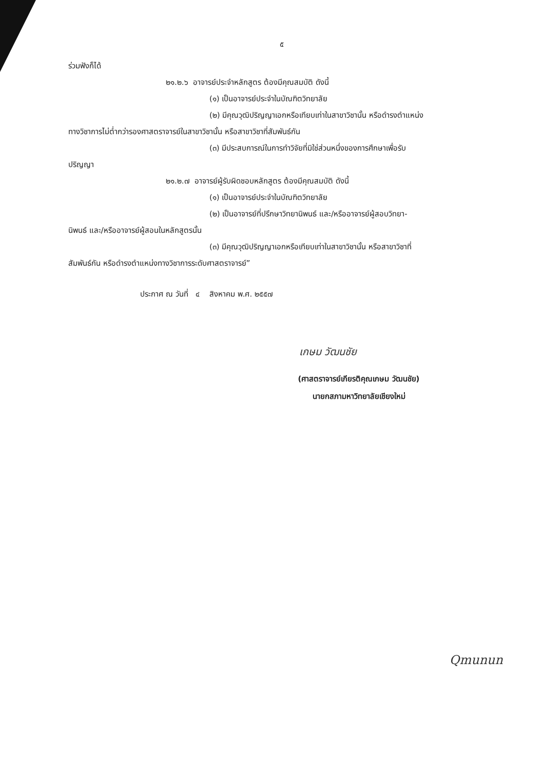๕
ร่วมฟังก็ได้
๒๑.๒.๖ อาจารย์ประจำหลักสูตร ต้องมีคุณสมบัติ ดังนี้
(๑) เป็นอาจารย์ประจำในบัณฑิตวิทยาลัย
(๒) มีคุณวุฒิปริญญาเอกหรือเทียบเท่าในสาขาวิชานั้น หรือดำรงตำแหน่ง
ทางวิชาการไม่ต่ำกว่ารองศาสตราจารย์ในสาขาวิชานั้น หรือสาขาวิชาที่สัมพันธ์กัน
(๓) มีประสบการณ์ในการทำวิจัยที่มิใช่ส่วนหนึ่งของการศึกษาเพื่อรับ
ปริญญา
๒๑.๒.๗ อาจารย์ผู้รับผิดชอบหลักสูตร ต้องมีคุณสมบัติ ดังนี้
(๑) เป็นอาจารย์ประจำในบัณฑิตวิทยาลัย
(๒) เป็นอาจารย์ที่ปรึกษาวิทยานิพนธ์ และ/หรืออาจารย์ผู้สอบวิทยา-
นิพนธ์ และ/หรืออาจารย์ผู้สอนในหลักสูตรนั้น
(๓) มีคุณวุฒิปริญญาเอกหรือเทียบเท่าในสาขาวิชานั้น หรือสาขาวิชาที่
สัมพันธ์กัน หรือดำรงตำแหน่งทางวิชาการระดับศาสตราจารย์”
ประกาศ ณ วันที่ ๔ สิงหาคม พ.ศ. ๒๕๕๗
เกษม วัฒนชัย
(ศาสตราจารย์เกียรติคุณเกษม วัฒนชัย)
นายกสภามหาวิทยาลัยเชียงใหม่
Qmunun